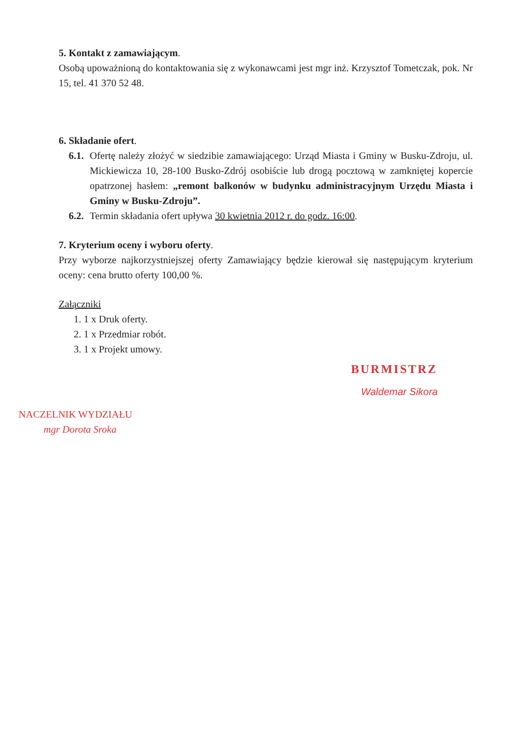5. Kontakt z zamawiającym.
Osobą upoważnioną do kontaktowania się z wykonawcami jest mgr inż. Krzysztof Tometczak, pok. Nr 15, tel. 41 370 52 48.
6. Składanie ofert.
6.1.
Ofertę należy złożyć w siedzibie zamawiającego: Urząd Miasta i Gminy w Busku-Zdroju, ul. Mickiewicza 10, 28-100 Busko-Zdrój osobiście lub drogą pocztową w zamkniętej kopercie opatrzonej hasłem: „remont balkonów w budynku administracyjnym Urzędu Miasta i Gminy w Busku-Zdroju”.
6.2.
Termin składania ofert upływa 30 kwietnia 2012 r. do godz. 16:00.
7. Kryterium oceny i wyboru oferty.
Przy wyborze najkorzystniejszej oferty Zamawiający będzie kierował się następującym kryterium oceny: cena brutto oferty 100,00 %.
Załączniki
1. 1 x Druk oferty.
2. 1 x Przedmiar robót.
3. 1 x Projekt umowy.
NACZELNIK WYDZIAŁU
mgr Dorota Sroka
BURMISTRZ
Waldemar Sikora